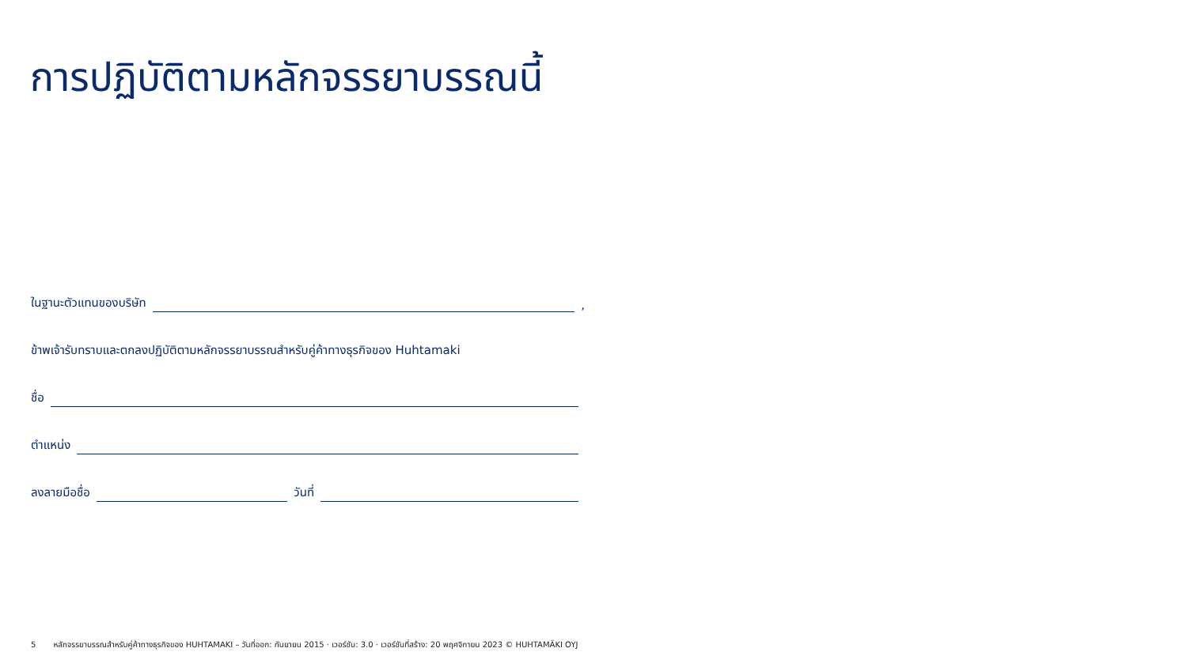การปฏิบัติตามหลักจรรยาบรรณนี้
ในฐานะตัวแทนของบริษัท ,
ข้าพเจ้ารับทราบและตกลงปฏิบัติตามหลักจรรยาบรรณสำหรับคู่ค้าทางธุรกิจของ Huhtamaki
ชื่อ
ตำแหน่ง
ลงลายมือชื่อ วันที่
5 หลักจรรยาบรรณสำหรับคู่ค้าทางธุรกิจของ HUHTAMAKI – วันที่ออก: กันยายน 2015 · เวอร์ชัน: 3.0 · เวอร์ชันที่สร้าง: 20 พฤศจิกายน 2023 © HUHTAMÄKI OYJ